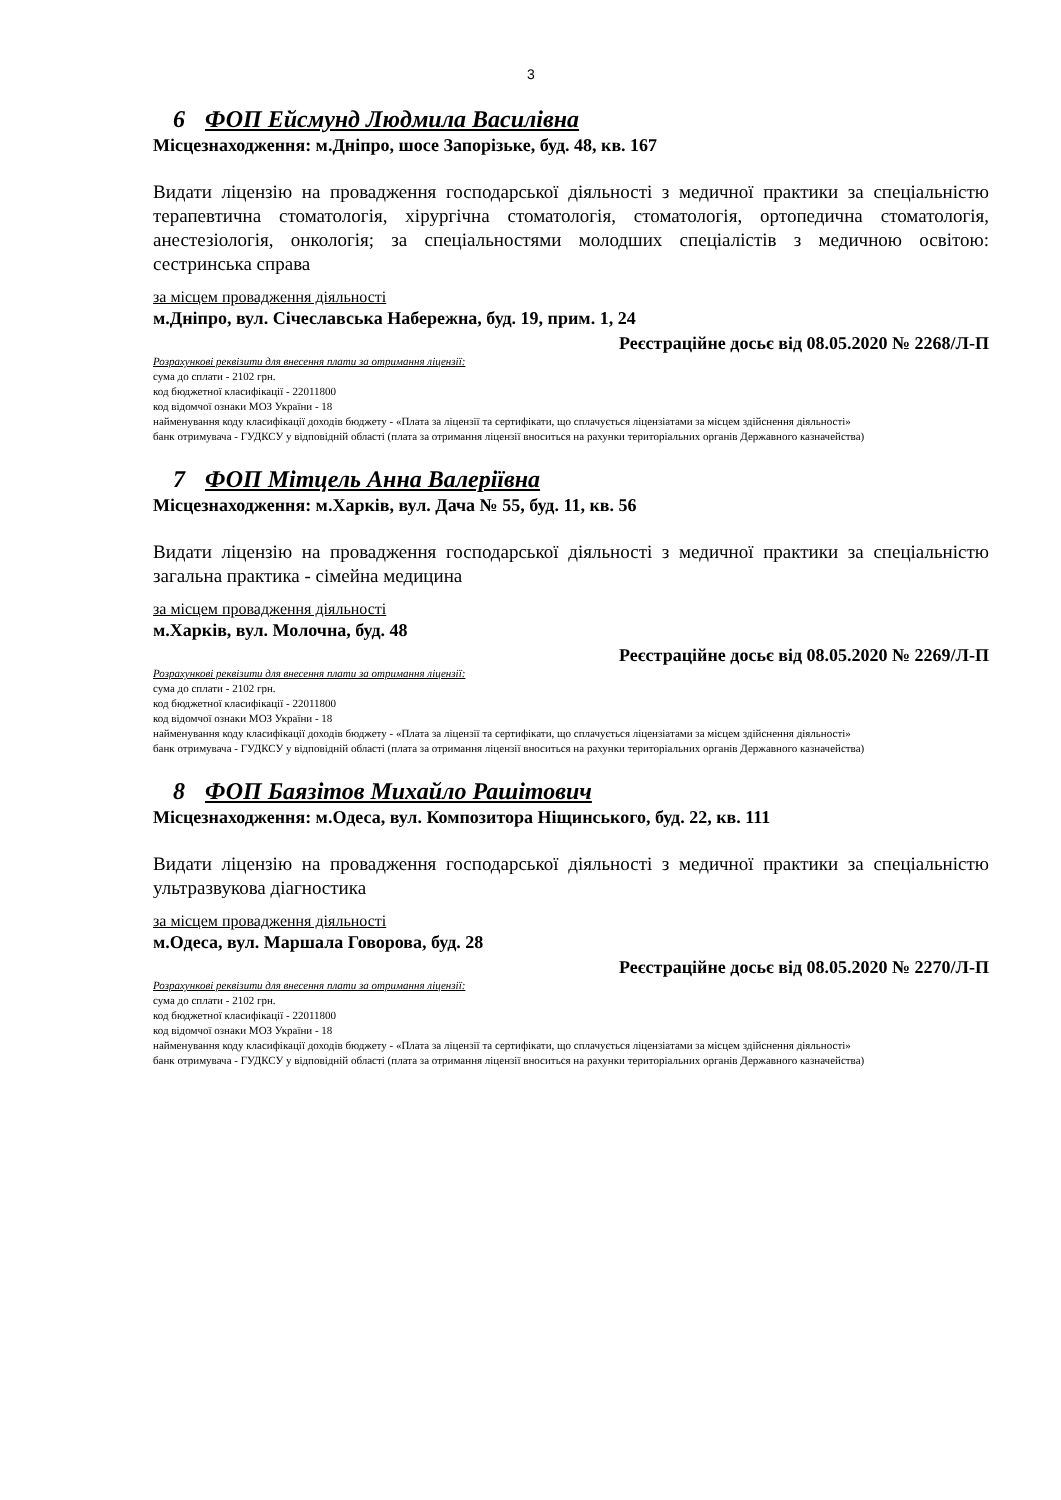3
6 ФОП Ейсмунд Людмила Василівна
Місцезнаходження: м.Дніпро, шосе Запорізьке, буд. 48, кв. 167
Видати ліцензію на провадження господарської діяльності з медичної практики за спеціальністю терапевтична стоматологія, хірургічна стоматологія, стоматологія, ортопедична стоматологія, анестезіологія, онкологія; за спеціальностями молодших спеціалістів з медичною освітою: сестринська справа
за місцем провадження діяльності
м.Дніпро, вул. Січеславська Набережна, буд. 19, прим. 1, 24
Реєстраційне досьє від 08.05.2020 № 2268/Л-П
Розрахункові реквізити для внесення плати за отримання ліцензії:
сума до сплати - 2102 грн.
код бюджетної класифікації - 22011800
код відомчої ознаки МОЗ України - 18
найменування коду класифікації доходів бюджету - «Плата за ліцензії та сертифікати, що сплачується ліцензіатами за місцем здійснення діяльності»
банк отримувача - ГУДКСУ у відповідній області (плата за отримання ліцензії вноситься на рахунки територіальних органів Державного казначейства)
7 ФОП Мітцель Анна Валеріївна
Місцезнаходження: м.Харків, вул. Дача № 55, буд. 11, кв. 56
Видати ліцензію на провадження господарської діяльності з медичної практики за спеціальністю загальна практика - сімейна медицина
за місцем провадження діяльності
м.Харків, вул. Молочна, буд. 48
Реєстраційне досьє від 08.05.2020 № 2269/Л-П
Розрахункові реквізити для внесення плати за отримання ліцензії:
сума до сплати - 2102 грн.
код бюджетної класифікації - 22011800
код відомчої ознаки МОЗ України - 18
найменування коду класифікації доходів бюджету - «Плата за ліцензії та сертифікати, що сплачується ліцензіатами за місцем здійснення діяльності»
банк отримувача - ГУДКСУ у відповідній області (плата за отримання ліцензії вноситься на рахунки територіальних органів Державного казначейства)
8 ФОП Баязітов Михайло Рашітович
Місцезнаходження: м.Одеса, вул. Композитора Ніщинського, буд. 22, кв. 111
Видати ліцензію на провадження господарської діяльності з медичної практики за спеціальністю ультразвукова діагностика
за місцем провадження діяльності
м.Одеса, вул. Маршала Говорова, буд. 28
Реєстраційне досьє від 08.05.2020 № 2270/Л-П
Розрахункові реквізити для внесення плати за отримання ліцензії:
сума до сплати - 2102 грн.
код бюджетної класифікації - 22011800
код відомчої ознаки МОЗ України - 18
найменування коду класифікації доходів бюджету - «Плата за ліцензії та сертифікати, що сплачується ліцензіатами за місцем здійснення діяльності»
банк отримувача - ГУДКСУ у відповідній області (плата за отримання ліцензії вноситься на рахунки територіальних органів Державного казначейства)